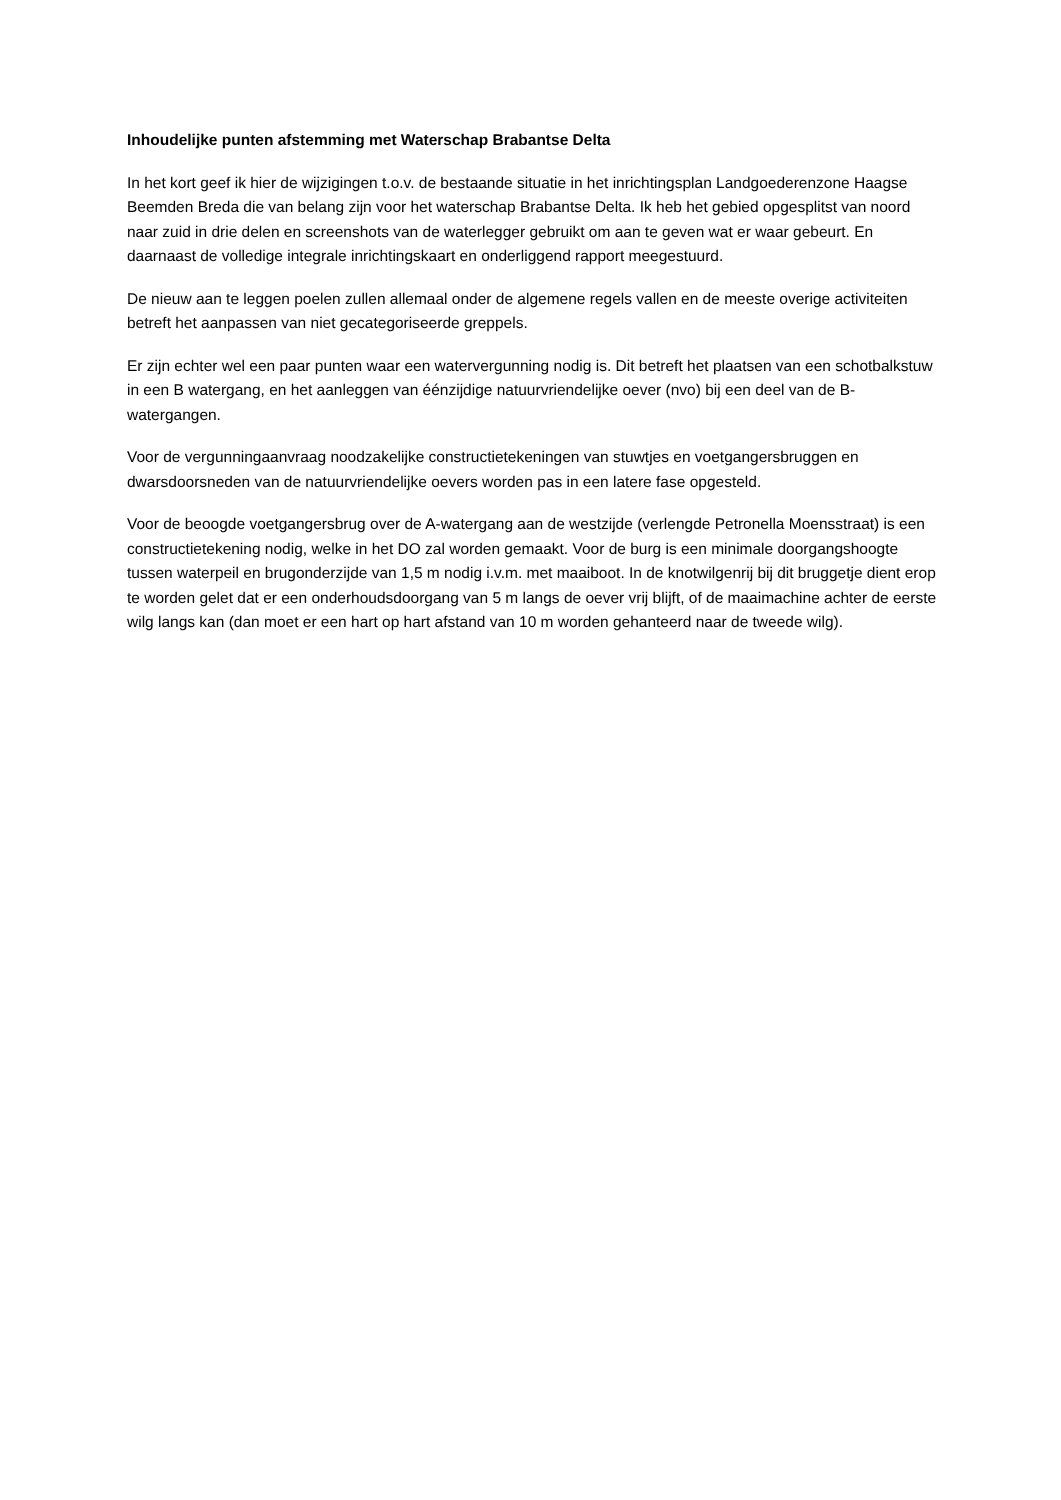Inhoudelijke punten afstemming met Waterschap Brabantse Delta
In het kort geef ik hier de wijzigingen t.o.v. de bestaande situatie in het inrichtingsplan Landgoederenzone Haagse Beemden Breda die van belang zijn voor het waterschap Brabantse Delta. Ik heb het gebied opgesplitst van noord naar zuid in drie delen en screenshots van de waterlegger gebruikt om aan te geven wat er waar gebeurt. En daarnaast de volledige integrale inrichtingskaart en onderliggend rapport meegestuurd.
De nieuw aan te leggen poelen zullen allemaal onder de algemene regels vallen en de meeste overige activiteiten betreft het aanpassen van niet gecategoriseerde greppels.
Er zijn echter wel een paar punten waar een watervergunning nodig is. Dit betreft het plaatsen van een schotbalkstuw in een B watergang, en het aanleggen van éénzijdige natuurvriendelijke oever (nvo) bij een deel van de B-watergangen.
Voor de vergunningaanvraag noodzakelijke constructietekeningen van stuwtjes en voetgangersbruggen en dwarsdoorsneden van de natuurvriendelijke oevers worden pas in een latere fase opgesteld.
Voor de beoogde voetgangersbrug over de A-watergang aan de westzijde (verlengde Petronella Moensstraat) is een constructietekening nodig, welke in het DO zal worden gemaakt. Voor de burg is een minimale doorgangshoogte tussen waterpeil en brugonderzijde van 1,5 m nodig i.v.m. met maaiboot. In de knotwilgenrij bij dit bruggetje dient erop te worden gelet dat er een onderhoudsdoorgang van 5 m langs de oever vrij blijft, of de maaimachine achter de eerste wilg langs kan (dan moet er een hart op hart afstand van 10 m worden gehanteerd naar de tweede wilg).